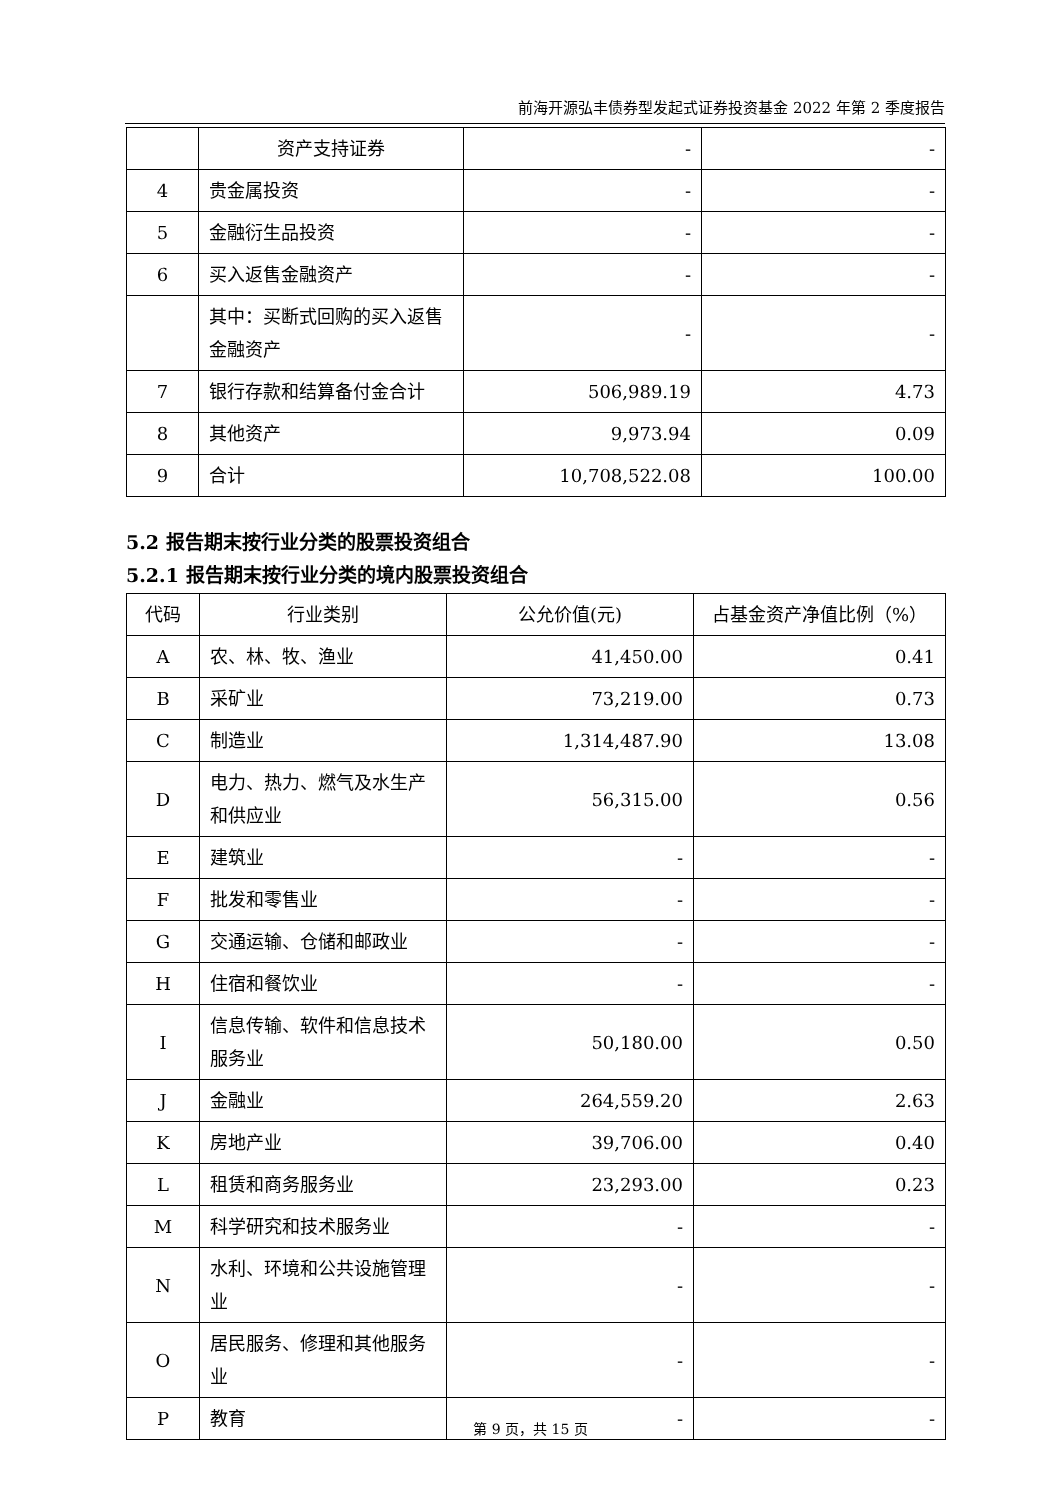前海开源弘丰债券型发起式证券投资基金 2022 年第 2 季度报告
| | 资产支持证券 | - | - |
| 4 | 贵金属投资 | - | - |
| 5 | 金融衍生品投资 | - | - |
| 6 | 买入返售金融资产 | - | - |
| | 其中：买断式回购的买入返售金融资产 | - | - |
| 7 | 银行存款和结算备付金合计 | 506,989.19 | 4.73 |
| 8 | 其他资产 | 9,973.94 | 0.09 |
| 9 | 合计 | 10,708,522.08 | 100.00 |
5.2 报告期末按行业分类的股票投资组合
5.2.1 报告期末按行业分类的境内股票投资组合
| 代码 | 行业类别 | 公允价值(元) | 占基金资产净值比例（%） |
| --- | --- | --- | --- |
| A | 农、林、牧、渔业 | 41,450.00 | 0.41 |
| B | 采矿业 | 73,219.00 | 0.73 |
| C | 制造业 | 1,314,487.90 | 13.08 |
| D | 电力、热力、燃气及水生产和供应业 | 56,315.00 | 0.56 |
| E | 建筑业 | - | - |
| F | 批发和零售业 | - | - |
| G | 交通运输、仓储和邮政业 | - | - |
| H | 住宿和餐饮业 | - | - |
| I | 信息传输、软件和信息技术服务业 | 50,180.00 | 0.50 |
| J | 金融业 | 264,559.20 | 2.63 |
| K | 房地产业 | 39,706.00 | 0.40 |
| L | 租赁和商务服务业 | 23,293.00 | 0.23 |
| M | 科学研究和技术服务业 | - | - |
| N | 水利、环境和公共设施管理业 | - | - |
| O | 居民服务、修理和其他服务业 | - | - |
| P | 教育 | - | - |
第 9 页，共 15 页